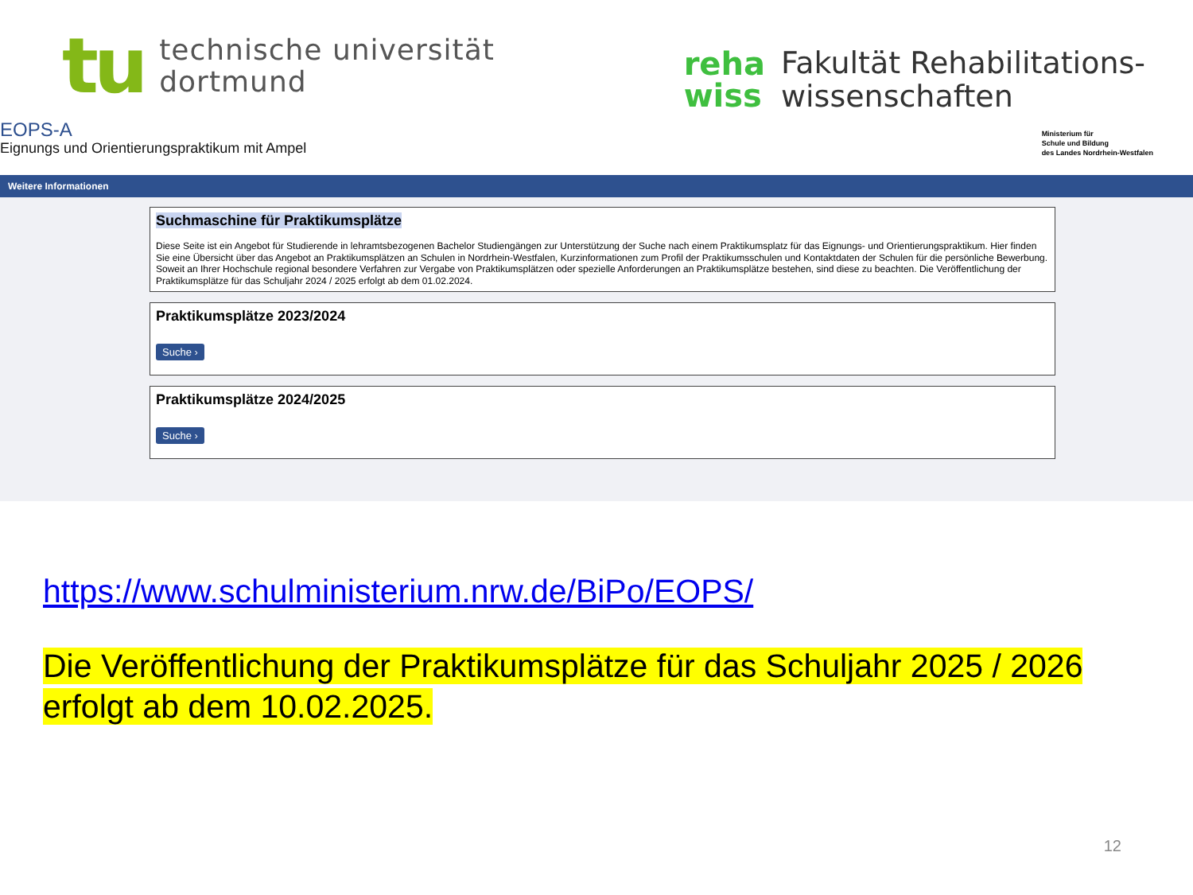tu
technische universität
dortmund
reha
wiss
Fakultät Rehabilitations-
wissenschaften
EOPS-A
Eignungs und Orientierungspraktikum mit Ampel
Ministerium für
Schule und Bildung
des Landes Nordrhein-Westfalen
Weitere Informationen
Suchmaschine für Praktikumsplätze
Diese Seite ist ein Angebot für Studierende in lehramtsbezogenen Bachelor Studiengängen zur Unterstützung der Suche nach einem Praktikumsplatz für das Eignungs- und Orientierungspraktikum. Hier finden Sie eine Übersicht über das Angebot an Praktikumsplätzen an Schulen in Nordrhein-Westfalen, Kurzinformationen zum Profil der Praktikumsschulen und Kontaktdaten der Schulen für die persönliche Bewerbung. Soweit an Ihrer Hochschule regional besondere Verfahren zur Vergabe von Praktikumsplätzen oder spezielle Anforderungen an Praktikumsplätze bestehen, sind diese zu beachten. Die Veröffentlichung der Praktikumsplätze für das Schuljahr 2024 / 2025 erfolgt ab dem 01.02.2024.
Praktikumsplätze 2023/2024
Suche ›
Praktikumsplätze 2024/2025
Suche ›
https://www.schulministerium.nrw.de/BiPo/EOPS/
Die Veröffentlichung der Praktikumsplätze für das Schuljahr 2025 / 2026 erfolgt ab dem 10.02.2025.
12